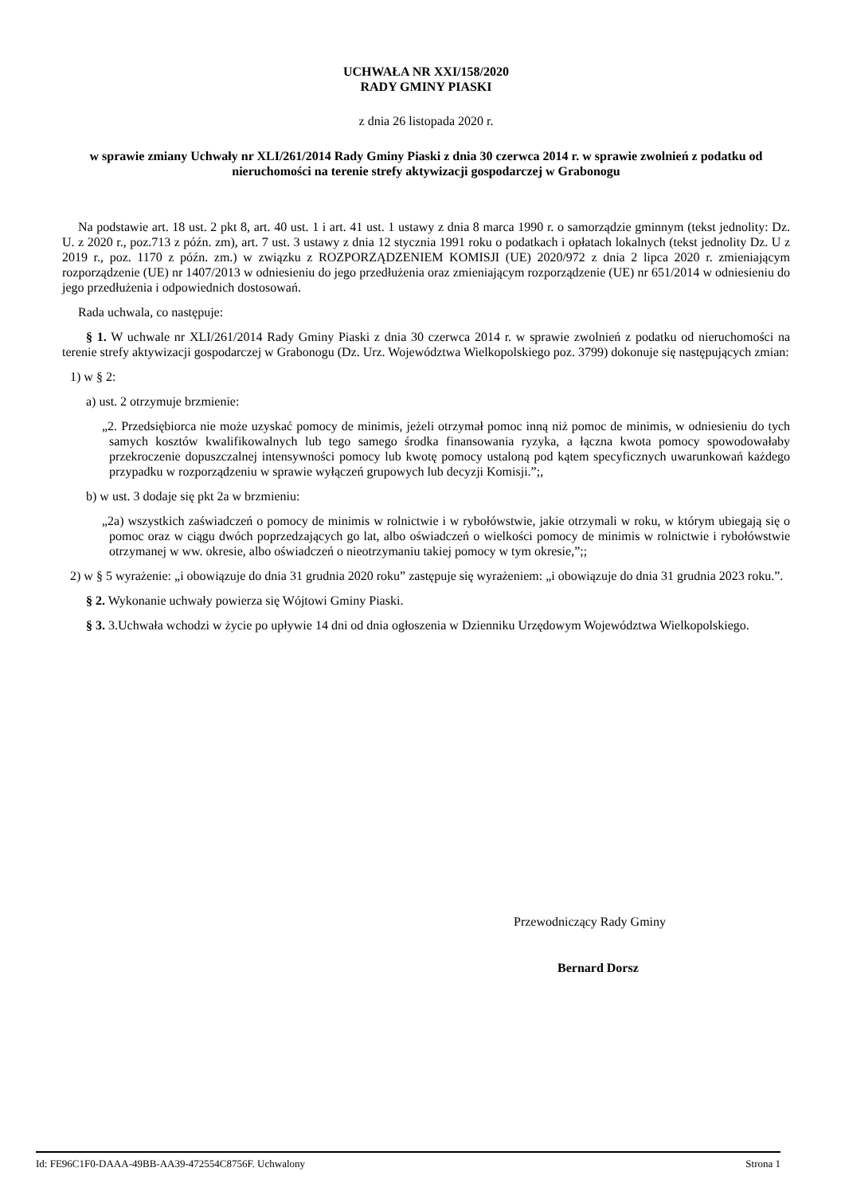UCHWAŁA NR XXI/158/2020
RADY GMINY PIASKI
z dnia 26 listopada 2020 r.
w sprawie zmiany Uchwały nr XLI/261/2014 Rady Gminy Piaski z dnia 30 czerwca 2014 r. w sprawie zwolnień z podatku od nieruchomości na terenie strefy aktywizacji gospodarczej w Grabonogu
Na podstawie art. 18 ust. 2 pkt 8, art. 40 ust. 1 i art. 41 ust. 1 ustawy z dnia 8 marca 1990 r. o samorządzie gminnym (tekst jednolity: Dz. U. z 2020 r., poz.713 z późn. zm), art. 7 ust. 3 ustawy z dnia 12 stycznia 1991 roku o podatkach i opłatach lokalnych (tekst jednolity Dz. U z 2019 r., poz. 1170 z późn. zm.) w związku z ROZPORZĄDZENIEM KOMISJI (UE) 2020/972 z dnia 2 lipca 2020 r. zmieniającym rozporządzenie (UE) nr 1407/2013 w odniesieniu do jego przedłużenia oraz zmieniającym rozporządzenie (UE) nr 651/2014 w odniesieniu do jego przedłużenia i odpowiednich dostosowań.
Rada uchwala, co następuje:
§ 1. W uchwale nr XLI/261/2014 Rady Gminy Piaski z dnia 30 czerwca 2014 r. w sprawie zwolnień z podatku od nieruchomości na terenie strefy aktywizacji gospodarczej w Grabonogu (Dz. Urz. Województwa Wielkopolskiego poz. 3799) dokonuje się następujących zmian:
1) w § 2:
a) ust. 2 otrzymuje brzmienie:
„2. Przedsiębiorca nie może uzyskać pomocy de minimis, jeżeli otrzymał pomoc inną niż pomoc de minimis, w odniesieniu do tych samych kosztów kwalifikowalnych lub tego samego środka finansowania ryzyka, a łączna kwota pomocy spowodowałaby przekroczenie dopuszczalnej intensywności pomocy lub kwotę pomocy ustaloną pod kątem specyficznych uwarunkowań każdego przypadku w rozporządzeniu w sprawie wyłączeń grupowych lub decyzji Komisji.”;,
b) w ust. 3 dodaje się pkt 2a w brzmieniu:
„2a) wszystkich zaświadczeń o pomocy de minimis w rolnictwie i w rybołówstwie, jakie otrzymali w roku, w którym ubiegają się o pomoc oraz w ciągu dwóch poprzedzających go lat, albo oświadczeń o wielkości pomocy de minimis w rolnictwie i rybołówstwie otrzymanej w ww. okresie, albo oświadczeń o nieotrzymaniu takiej pomocy w tym okresie,”;;
2) w § 5 wyrażenie: „i obowiązuje do dnia 31 grudnia 2020 roku” zastępuje się wyrażeniem: „i obowiązuje do dnia 31 grudnia 2023 roku.”.
§ 2. Wykonanie uchwały powierza się Wójtowi Gminy Piaski.
§ 3. 3.Uchwała wchodzi w życie po upływie 14 dni od dnia ogłoszenia w Dzienniku Urzędowym Województwa Wielkopolskiego.
Przewodniczący Rady Gminy
Bernard Dorsz
Id: FE96C1F0-DAAA-49BB-AA39-472554C8756F. Uchwalony Strona 1